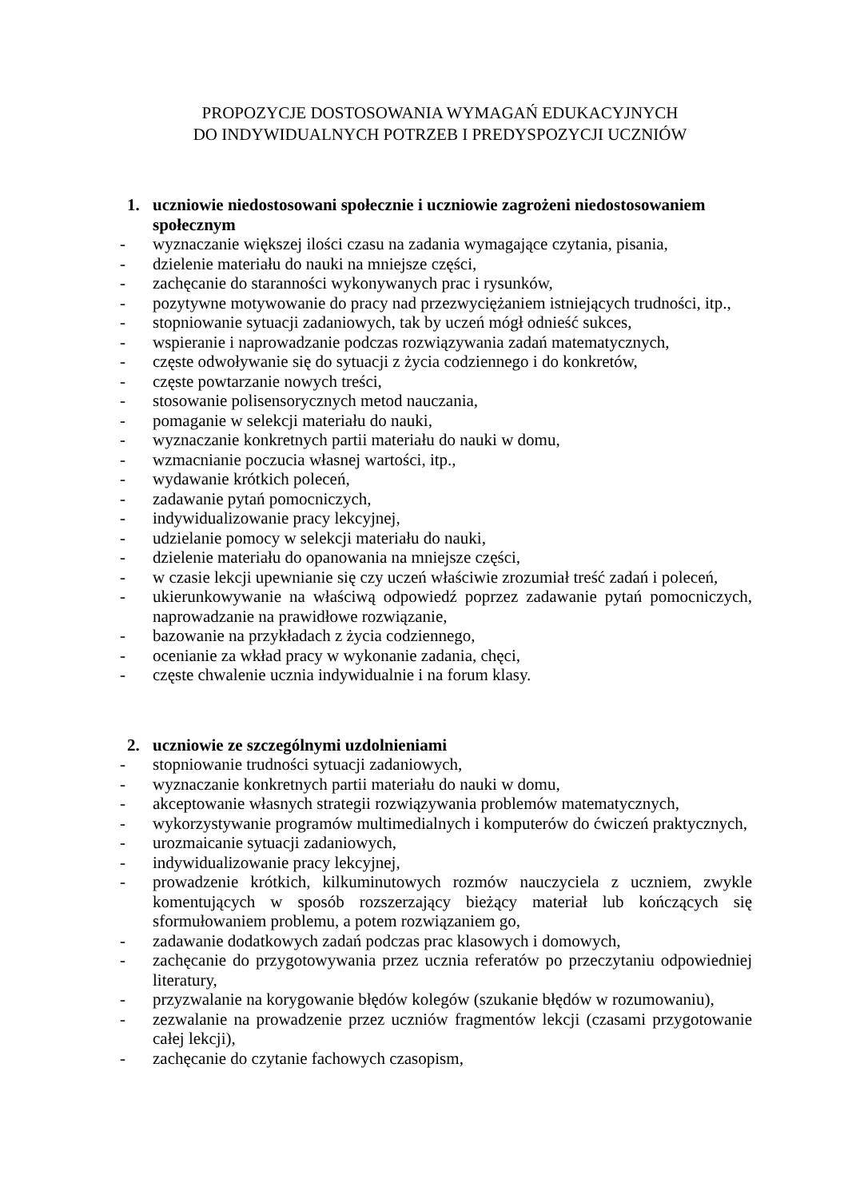PROPOZYCJE DOSTOSOWANIA WYMAGAŃ EDUKACYJNYCH
DO INDYWIDUALNYCH POTRZEB I PREDYSPOZYCJI UCZNIÓW
1. uczniowie niedostosowani społecznie i uczniowie zagrożeni niedostosowaniem społecznym
- wyznaczanie większej ilości czasu na zadania wymagające czytania, pisania,
- dzielenie materiału do nauki na mniejsze części,
- zachęcanie do staranności wykonywanych prac i rysunków,
- pozytywne motywowanie do pracy nad przezwyciężaniem istniejących trudności, itp.,
- stopniowanie sytuacji zadaniowych, tak by uczeń mógł odnieść sukces,
- wspieranie i naprowadzanie podczas rozwiązywania zadań matematycznych,
- częste odwoływanie się do sytuacji z życia codziennego i do konkretów,
- częste powtarzanie nowych treści,
- stosowanie polisensorycznych metod nauczania,
- pomaganie w selekcji materiału do nauki,
- wyznaczanie konkretnych partii materiału do nauki w domu,
- wzmacnianie poczucia własnej wartości, itp.,
- wydawanie krótkich poleceń,
- zadawanie pytań pomocniczych,
- indywidualizowanie pracy lekcyjnej,
- udzielanie pomocy w selekcji materiału do nauki,
- dzielenie materiału do opanowania na mniejsze części,
- w czasie lekcji upewnianie się czy uczeń właściwie zrozumiał treść zadań i poleceń,
- ukierunkowywanie na właściwą odpowiedź poprzez zadawanie pytań pomocniczych, naprowadzanie na prawidłowe rozwiązanie,
- bazowanie na przykładach z życia codziennego,
- ocenianie za wkład pracy w wykonanie zadania, chęci,
- częste chwalenie ucznia indywidualnie i na forum klasy.
2. uczniowie ze szczególnymi uzdolnieniami
- stopniowanie trudności sytuacji zadaniowych,
- wyznaczanie konkretnych partii materiału do nauki w domu,
- akceptowanie własnych strategii rozwiązywania problemów matematycznych,
- wykorzystywanie programów multimedialnych i komputerów do ćwiczeń praktycznych,
- urozmaicanie sytuacji zadaniowych,
- indywidualizowanie pracy lekcyjnej,
- prowadzenie krótkich, kilkuminutowych rozmów nauczyciela z uczniem, zwykle komentujących w sposób rozszerzający bieżący materiał lub kończących się sformułowaniem problemu, a potem rozwiązaniem go,
- zadawanie dodatkowych zadań podczas prac klasowych i domowych,
- zachęcanie do przygotowywania przez ucznia referatów po przeczytaniu odpowiedniej literatury,
- przyzwalanie na korygowanie błędów kolegów (szukanie błędów w rozumowaniu),
- zezwalanie na prowadzenie przez uczniów fragmentów lekcji (czasami przygotowanie całej lekcji),
- zachęcanie do czytanie fachowych czasopism,